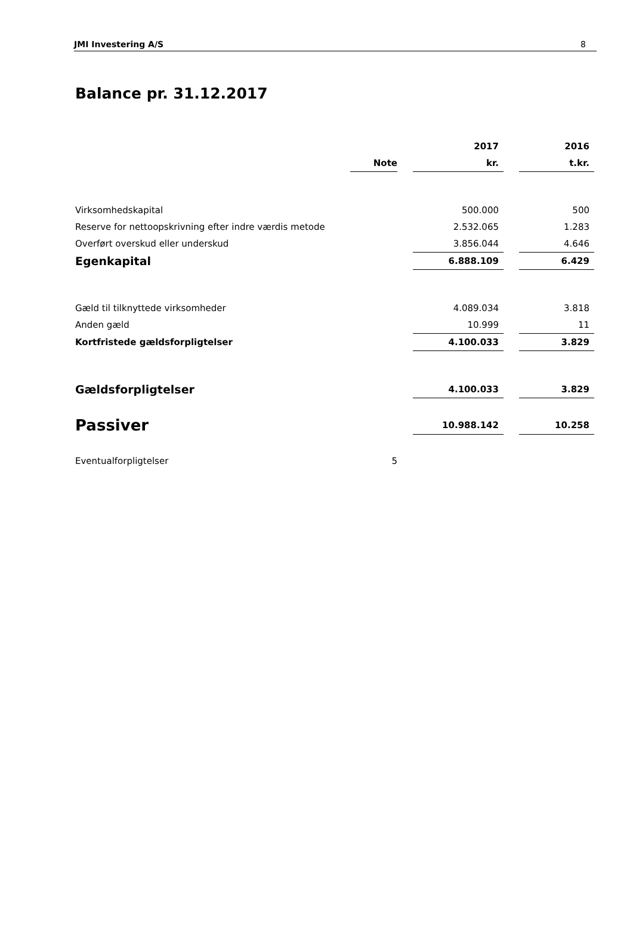JMI Investering A/S 8
Balance pr. 31.12.2017
| | | | 2017 | | 2016 |
| --- | --- | --- | --- | --- | --- |
| | Note | | kr. | | t.kr. |
| Virksomhedskapital | | | 500.000 | | 500 |
| Reserve for nettoopskrivning efter indre værdis metode | | | 2.532.065 | | 1.283 |
| Overført overskud eller underskud | | | 3.856.044 | | 4.646 |
| Egenkapital | | | 6.888.109 | | 6.429 |
| Gæld til tilknyttede virksomheder | | | 4.089.034 | | 3.818 |
| Anden gæld | | | 10.999 | | 11 |
| Kortfristede gældsforpligtelser | | | 4.100.033 | | 3.829 |
| Gældsforpligtelser | | | 4.100.033 | | 3.829 |
| Passiver | | | 10.988.142 | | 10.258 |
| Eventualforpligtelser | 5 | | | | |